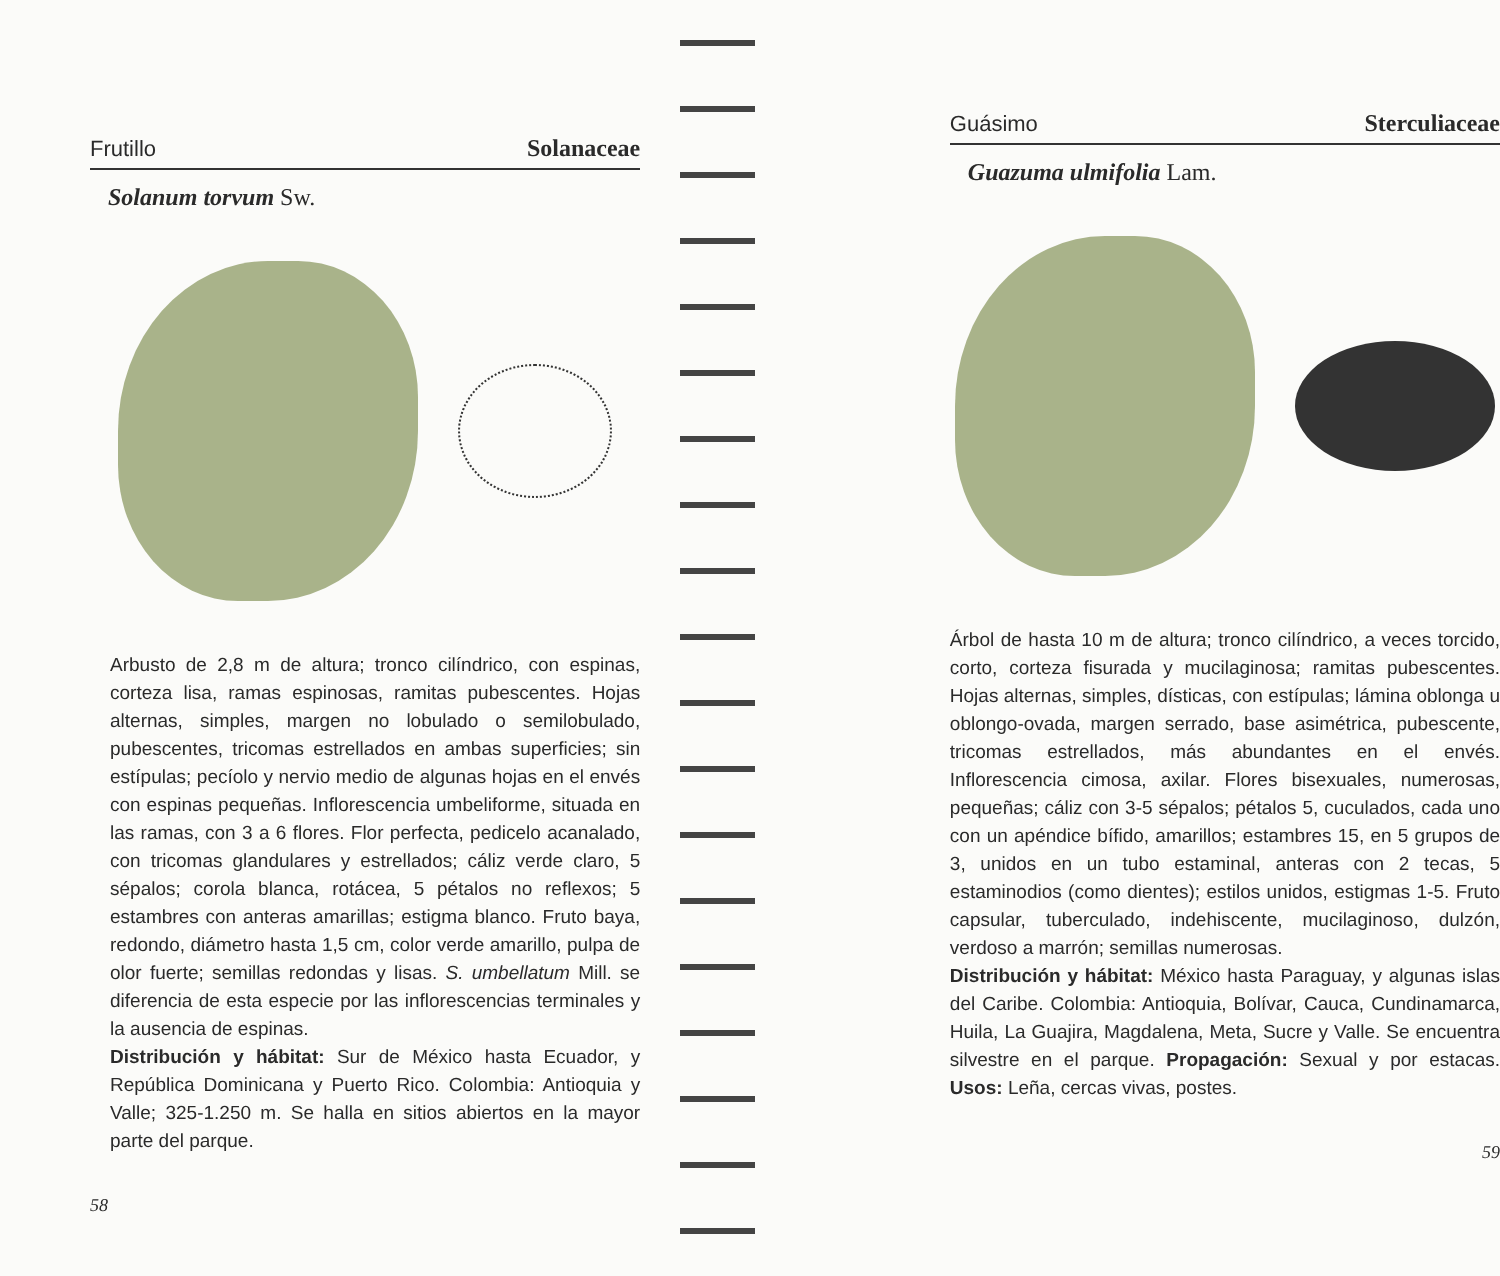Frutillo Solanaceae
Solanum torvum Sw.
Arbusto de 2,8 m de altura; tronco cilíndrico, con espinas, corteza lisa, ramas espinosas, ramitas pubescentes. Hojas alternas, simples, margen no lobulado o semilobulado, pubescentes, tricomas estrellados en ambas superficies; sin estípulas; pecíolo y nervio medio de algunas hojas en el envés con espinas pequeñas. Inflorescencia umbeliforme, situada en las ramas, con 3 a 6 flores. Flor perfecta, pedicelo acanalado, con tricomas glandulares y estrellados; cáliz verde claro, 5 sépalos; corola blanca, rotácea, 5 pétalos no reflexos; 5 estambres con anteras amarillas; estigma blanco. Fruto baya, redondo, diámetro hasta 1,5 cm, color verde amarillo, pulpa de olor fuerte; semillas redondas y lisas. S. umbellatum Mill. se diferencia de esta especie por las inflorescencias terminales y la ausencia de espinas.
Distribución y hábitat: Sur de México hasta Ecuador, y República Dominicana y Puerto Rico. Colombia: Antioquia y Valle; 325-1.250 m. Se halla en sitios abiertos en la mayor parte del parque.
58
Guásimo Sterculiaceae
Guazuma ulmifolia Lam.
Árbol de hasta 10 m de altura; tronco cilíndrico, a veces torcido, corto, corteza fisurada y mucilaginosa; ramitas pubescentes. Hojas alternas, simples, dísticas, con estípulas; lámina oblonga u oblongo-ovada, margen serrado, base asimétrica, pubescente, tricomas estrellados, más abundantes en el envés. Inflorescencia cimosa, axilar. Flores bisexuales, numerosas, pequeñas; cáliz con 3-5 sépalos; pétalos 5, cuculados, cada uno con un apéndice bífido, amarillos; estambres 15, en 5 grupos de 3, unidos en un tubo estaminal, anteras con 2 tecas, 5 estaminodios (como dientes); estilos unidos, estigmas 1-5. Fruto capsular, tuberculado, indehiscente, mucilaginoso, dulzón, verdoso a marrón; semillas numerosas.
Distribución y hábitat: México hasta Paraguay, y algunas islas del Caribe. Colombia: Antioquia, Bolívar, Cauca, Cundinamarca, Huila, La Guajira, Magdalena, Meta, Sucre y Valle. Se encuentra silvestre en el parque. Propagación: Sexual y por estacas. Usos: Leña, cercas vivas, postes.
59